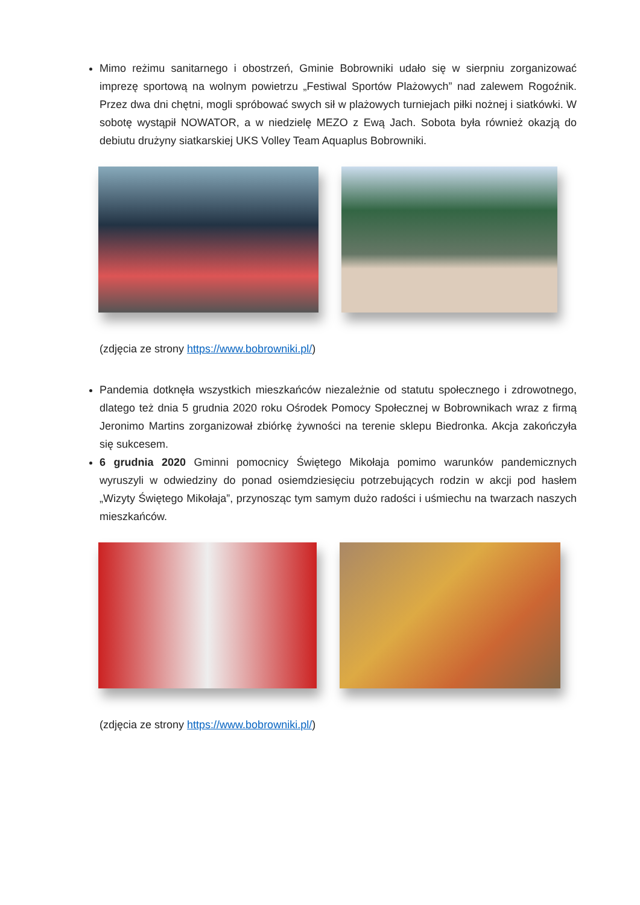Mimo reżimu sanitarnego i obostrzeń, Gminie Bobrowniki udało się w sierpniu zorganizować imprezę sportową na wolnym powietrzu „Festiwal Sportów Plażowych” nad zalewem Rogoźnik. Przez dwa dni chętni, mogli spróbować swych sił w plażowych turniejach piłki nożnej i siatkówki. W sobotę wystąpił NOWATOR, a w niedzielę MEZO z Ewą Jach. Sobota była również okazją do debiutu drużyny siatkarskiej UKS Volley Team Aquaplus Bobrowniki.
(zdjęcia ze strony https://www.bobrowniki.pl/)
Pandemia dotknęła wszystkich mieszkańców niezależnie od statutu społecznego i zdrowotnego, dlatego też dnia 5 grudnia 2020 roku Ośrodek Pomocy Społecznej w Bobrownikach wraz z firmą Jeronimo Martins zorganizował zbiórkę żywności na terenie sklepu Biedronka. Akcja zakończyła się sukcesem.
6 grudnia 2020 Gminni pomocnicy Świętego Mikołaja pomimo warunków pandemicznych wyruszyli w odwiedziny do ponad osiemdziesięciu potrzebujących rodzin w akcji pod hasłem „Wizyty Świętego Mikołaja”, przynosząc tym samym dużo radości i uśmiechu na twarzach naszych mieszkańców.
(zdjęcia ze strony https://www.bobrowniki.pl/)